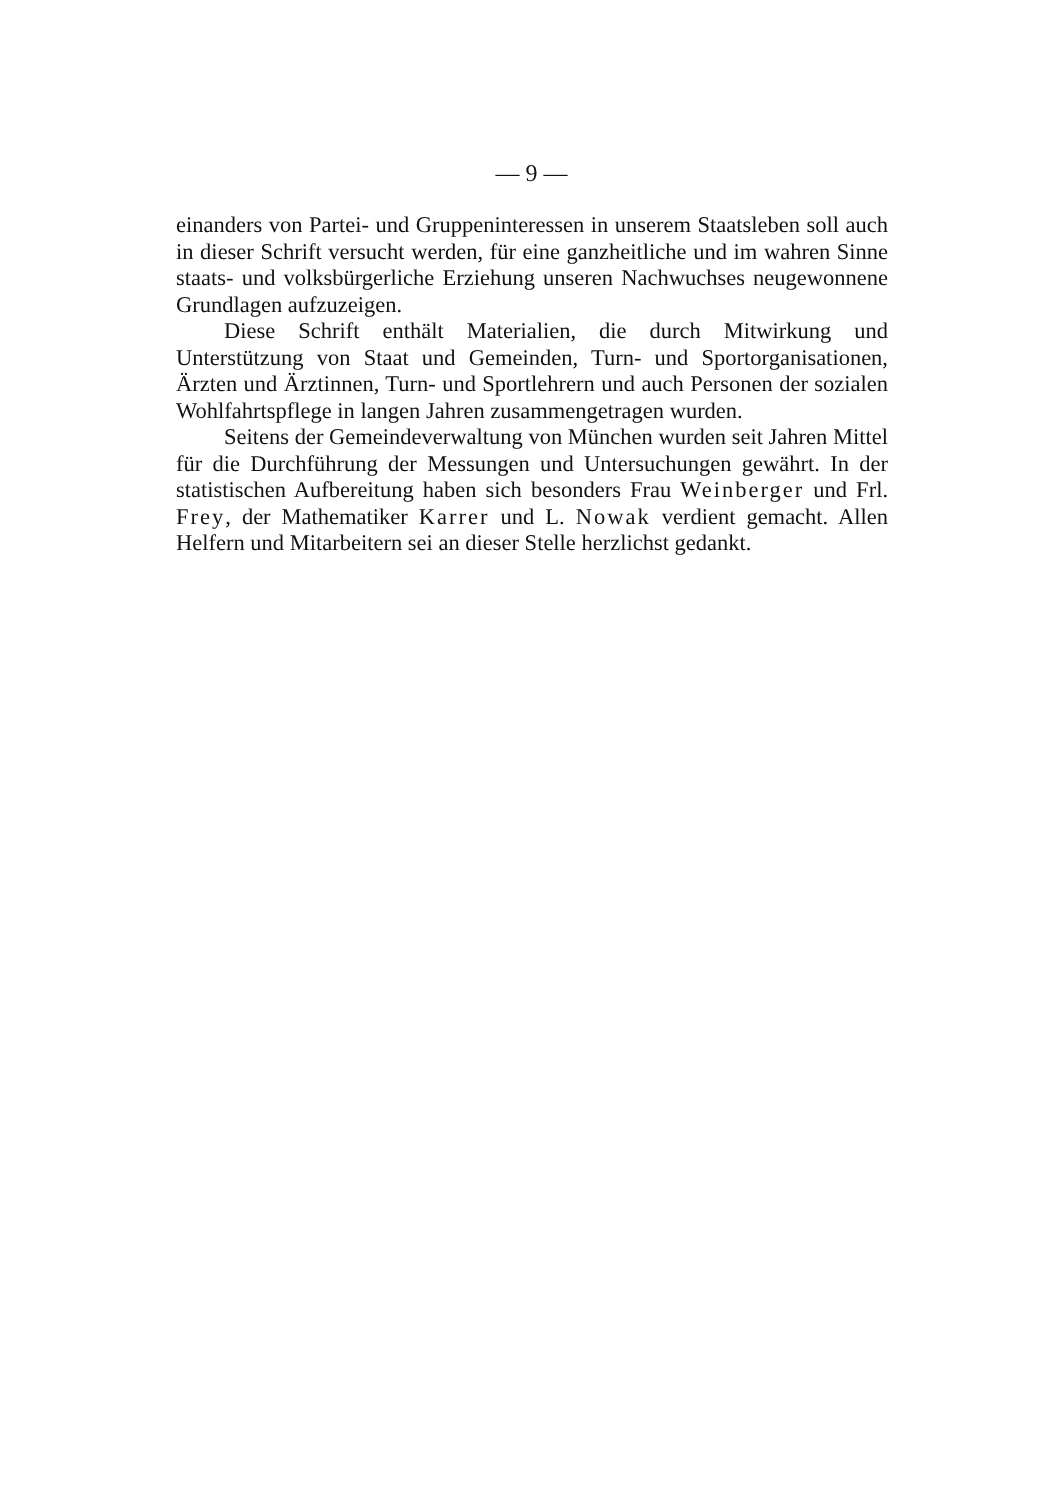— 9 —
einanders von Partei- und Gruppeninteressen in unserem Staatsleben soll auch in dieser Schrift versucht werden, für eine ganzheitliche und im wahren Sinne staats- und volksbürgerliche Erziehung unseren Nachwuchses neugewonnene Grundlagen aufzuzeigen.
Diese Schrift enthält Materialien, die durch Mitwirkung und Unterstützung von Staat und Gemeinden, Turn- und Sportorganisationen, Ärzten und Ärztinnen, Turn- und Sportlehrern und auch Personen der sozialen Wohlfahrtspflege in langen Jahren zusammengetragen wurden.
Seitens der Gemeindeverwaltung von München wurden seit Jahren Mittel für die Durchführung der Messungen und Untersuchungen gewährt. In der statistischen Aufbereitung haben sich besonders Frau Weinberger und Frl. Frey, der Mathematiker Karrer und L. Nowak verdient gemacht. Allen Helfern und Mitarbeitern sei an dieser Stelle herzlichst gedankt.